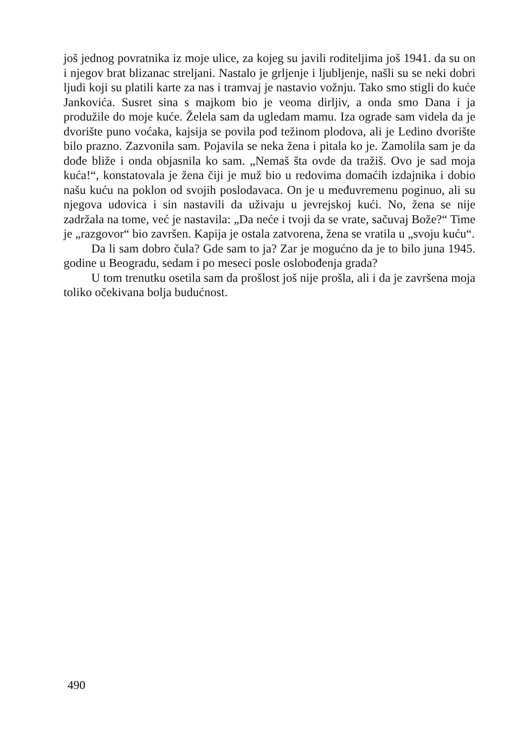još jednog povratnika iz moje ulice, za kojeg su javili roditeljima još 1941. da su on i njegov brat blizanac streljani. Nastalo je grljenje i ljubljenje, našli su se neki dobri ljudi koji su platili karte za nas i tramvaj je nastavio vožnju. Tako smo stigli do kuće Jankovića. Susret sina s majkom bio je veoma dirljiv, a onda smo Dana i ja produžile do moje kuće. Želela sam da ugledam mamu. Iza ograde sam videla da je dvorište puno voćaka, kajsija se povila pod težinom plodova, ali je Ledino dvorište bilo prazno. Zazvonila sam. Pojavila se neka žena i pitala ko je. Zamolila sam je da dođe bliže i onda objasnila ko sam. „Nemaš šta ovde da tražiš. Ovo je sad moja kuća!“, konstatovala je žena čiji je muž bio u redovima domaćih izdajnika i dobio našu kuću na poklon od svojih poslodavaca. On je u međuvremenu poginuo, ali su njegova udovica i sin nastavili da uživaju u jevrejskoj kući. No, žena se nije zadržala na tome, već je nastavila: „Da neće i tvoji da se vrate, sačuvaj Bože?“ Time je „razgovor“ bio završen. Kapija je ostala zatvorena, žena se vratila u „svoju kuću“.
Da li sam dobro čula? Gde sam to ja? Zar je mogućno da je to bilo juna 1945. godine u Beogradu, sedam i po meseci posle oslobođenja grada?
U tom trenutku osetila sam da prošlost još nije prošla, ali i da je završena moja toliko očekivana bolja budućnost.
490